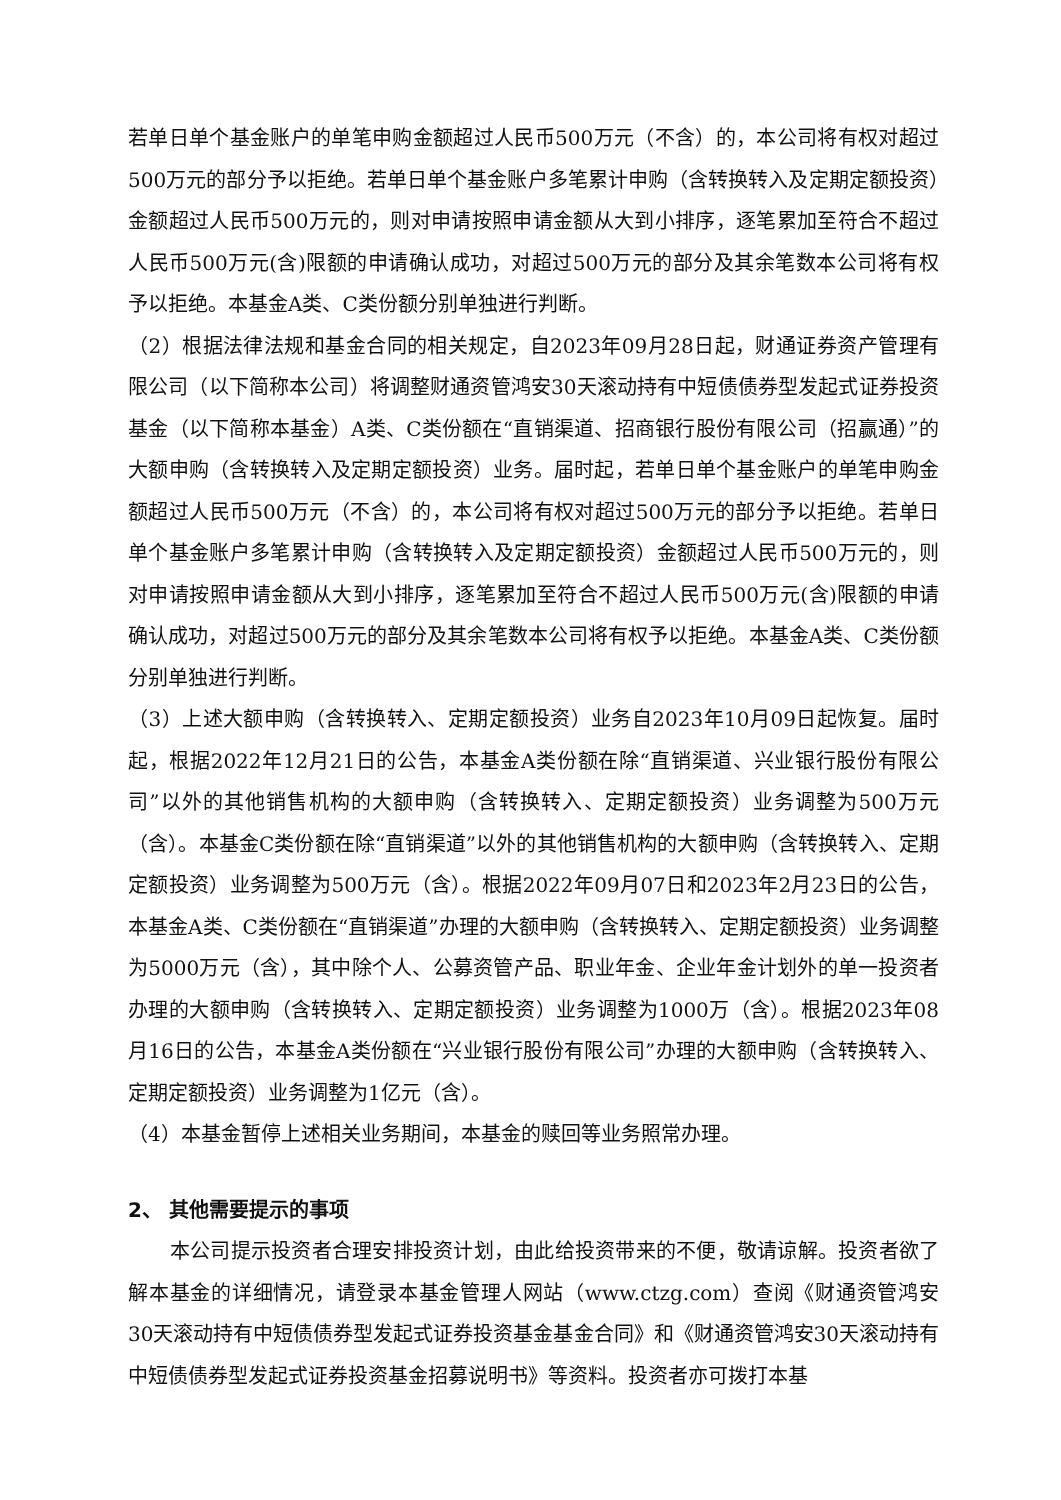若单日单个基金账户的单笔申购金额超过人民币500万元（不含）的，本公司将有权对超过500万元的部分予以拒绝。若单日单个基金账户多笔累计申购（含转换转入及定期定额投资）金额超过人民币500万元的，则对申请按照申请金额从大到小排序，逐笔累加至符合不超过人民币500万元(含)限额的申请确认成功，对超过500万元的部分及其余笔数本公司将有权予以拒绝。本基金A类、C类份额分别单独进行判断。
（2）根据法律法规和基金合同的相关规定，自2023年09月28日起，财通证券资产管理有限公司（以下简称本公司）将调整财通资管鸿安30天滚动持有中短债债券型发起式证券投资基金（以下简称本基金）A类、C类份额在“直销渠道、招商银行股份有限公司（招赢通）”的大额申购（含转换转入及定期定额投资）业务。届时起，若单日单个基金账户的单笔申购金额超过人民币500万元（不含）的，本公司将有权对超过500万元的部分予以拒绝。若单日单个基金账户多笔累计申购（含转换转入及定期定额投资）金额超过人民币500万元的，则对申请按照申请金额从大到小排序，逐笔累加至符合不超过人民币500万元(含)限额的申请确认成功，对超过500万元的部分及其余笔数本公司将有权予以拒绝。本基金A类、C类份额分别单独进行判断。
（3）上述大额申购（含转换转入、定期定额投资）业务自2023年10月09日起恢复。届时起，根据2022年12月21日的公告，本基金A类份额在除“直销渠道、兴业银行股份有限公司”以外的其他销售机构的大额申购（含转换转入、定期定额投资）业务调整为500万元（含）。本基金C类份额在除“直销渠道”以外的其他销售机构的大额申购（含转换转入、定期定额投资）业务调整为500万元（含）。根据2022年09月07日和2023年2月23日的公告，本基金A类、C类份额在“直销渠道”办理的大额申购（含转换转入、定期定额投资）业务调整为5000万元（含），其中除个人、公募资管产品、职业年金、企业年金计划外的单一投资者办理的大额申购（含转换转入、定期定额投资）业务调整为1000万（含）。根据2023年08月16日的公告，本基金A类份额在“兴业银行股份有限公司”办理的大额申购（含转换转入、定期定额投资）业务调整为1亿元（含）。
（4）本基金暂停上述相关业务期间，本基金的赎回等业务照常办理。
2、 其他需要提示的事项
本公司提示投资者合理安排投资计划，由此给投资带来的不便，敬请谅解。投资者欲了解本基金的详细情况，请登录本基金管理人网站（www.ctzg.com）查阅《财通资管鸿安30天滚动持有中短债债券型发起式证券投资基金基金合同》和《财通资管鸿安30天滚动持有中短债债券型发起式证券投资基金招募说明书》等资料。投资者亦可拨打本基